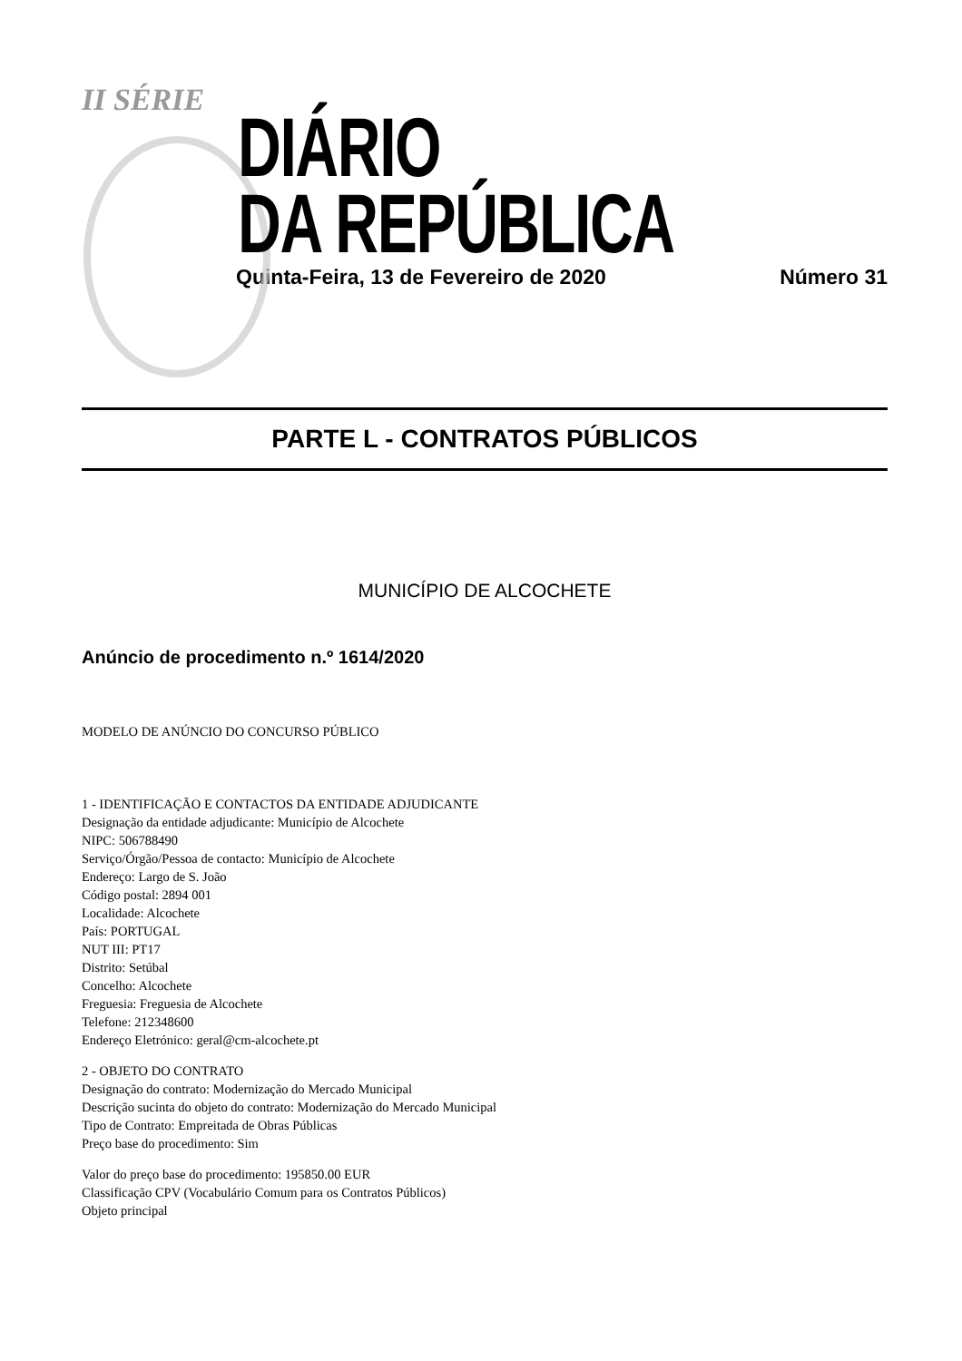II SÉRIE
DIÁRIO
DA REPÚBLICA
Quinta-Feira, 13 de Fevereiro de 2020 Número 31
PARTE L - CONTRATOS PÚBLICOS
MUNICÍPIO DE ALCOCHETE
Anúncio de procedimento n.º 1614/2020
MODELO DE ANÚNCIO DO CONCURSO PÚBLICO
1 - IDENTIFICAÇÃO E CONTACTOS DA ENTIDADE ADJUDICANTE
Designação da entidade adjudicante: Município de Alcochete
NIPC: 506788490
Serviço/Órgão/Pessoa de contacto: Município de Alcochete
Endereço: Largo de S. João
Código postal: 2894 001
Localidade: Alcochete
País: PORTUGAL
NUT III: PT17
Distrito: Setúbal
Concelho: Alcochete
Freguesia: Freguesia de Alcochete
Telefone: 212348600
Endereço Eletrónico: geral@cm-alcochete.pt
2 - OBJETO DO CONTRATO
Designação do contrato: Modernização do Mercado Municipal
Descrição sucinta do objeto do contrato: Modernização do Mercado Municipal
Tipo de Contrato: Empreitada de Obras Públicas
Preço base do procedimento: Sim
Valor do preço base do procedimento: 195850.00 EUR
Classificação CPV (Vocabulário Comum para os Contratos Públicos)
Objeto principal